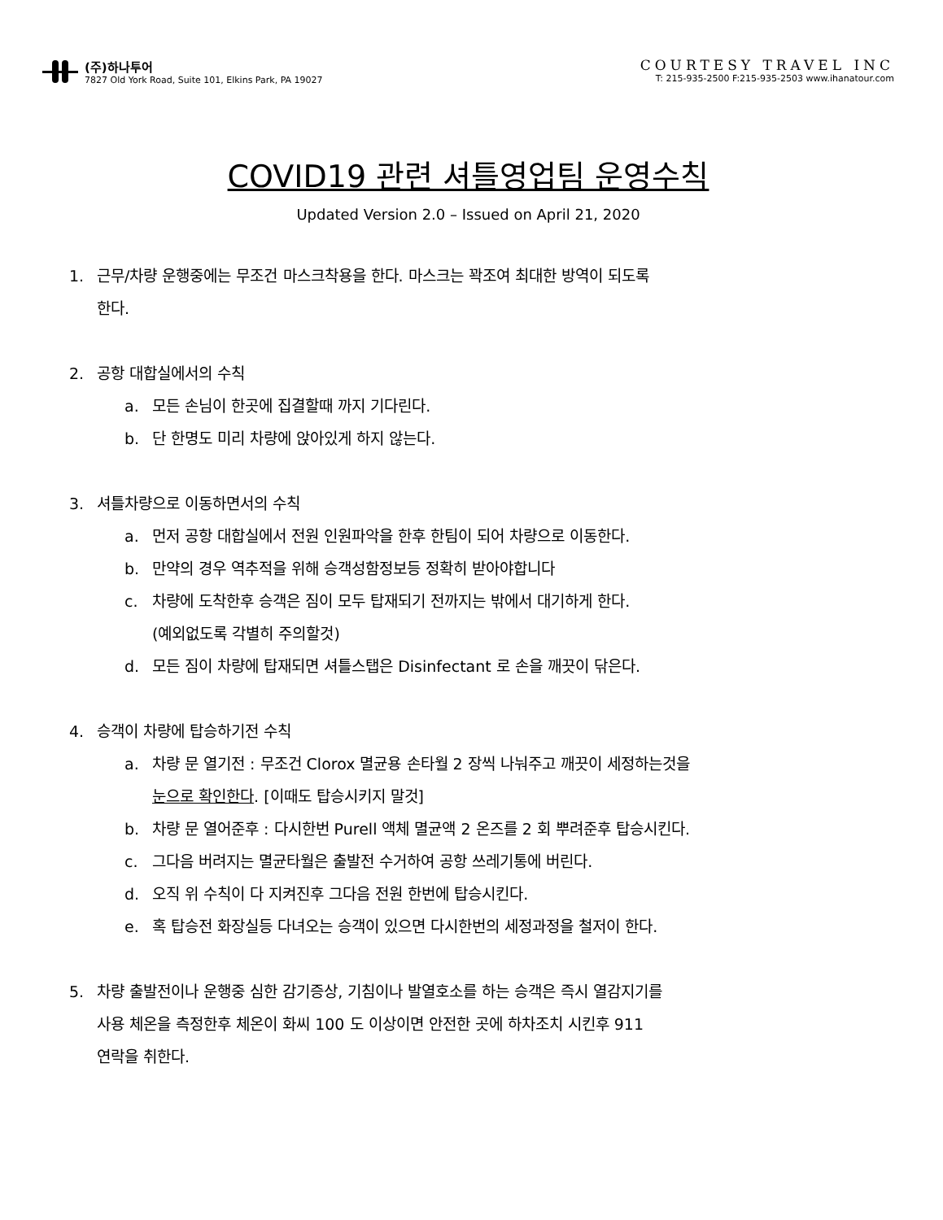(주)하나투어
7827 Old York Road, Suite 101, Elkins Park, PA 19027
COURTESY TRAVEL INC
T: 215-935-2500 F:215-935-2503 www.ihanatour.com
COVID19 관련 셔틀영업팀 운영수칙
Updated Version 2.0 – Issued on April 21, 2020
1. 근무/차량 운행중에는 무조건 마스크착용을 한다. 마스크는 꽉조여 최대한 방역이 되도록
한다.
2. 공항 대합실에서의 수칙
a. 모든 손님이 한곳에 집결할때 까지 기다린다.
b. 단 한명도 미리 차량에 앉아있게 하지 않는다.
3. 셔틀차량으로 이동하면서의 수칙
a. 먼저 공항 대합실에서 전원 인원파악을 한후 한팀이 되어 차량으로 이동한다.
b. 만약의 경우 역추적을 위해 승객성함정보등 정확히 받아야합니다
c. 차량에 도착한후 승객은 짐이 모두 탑재되기 전까지는 밖에서 대기하게 한다.
(예외없도록 각별히 주의할것)
d. 모든 짐이 차량에 탑재되면 셔틀스탭은 Disinfectant 로 손을 깨끗이 닦은다.
4. 승객이 차량에 탑승하기전 수칙
a. 차량 문 열기전 : 무조건 Clorox 멸균용 손타월 2 장씩 나눠주고 깨끗이 세정하는것을
눈으로 확인한다. [이때도 탑승시키지 말것]
b. 차량 문 열어준후 : 다시한번 Purell 액체 멸균액 2 온즈를 2 회 뿌려준후 탑승시킨다.
c. 그다음 버려지는 멸균타월은 출발전 수거하여 공항 쓰레기통에 버린다.
d. 오직 위 수칙이 다 지켜진후 그다음 전원 한번에 탑승시킨다.
e. 혹 탑승전 화장실등 다녀오는 승객이 있으면 다시한번의 세정과정을 철저이 한다.
5. 차량 출발전이나 운행중 심한 감기증상, 기침이나 발열호소를 하는 승객은 즉시 열감지기를
사용 체온을 측정한후 체온이 화씨 100 도 이상이면 안전한 곳에 하차조치 시킨후 911
연락을 취한다.